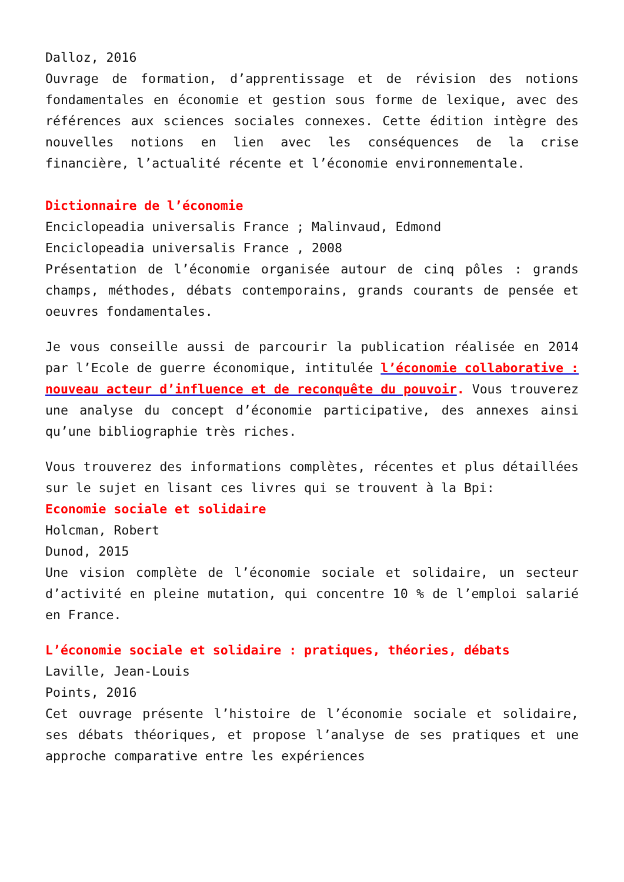Dalloz, 2016
Ouvrage de formation, d’apprentissage et de révision des notions fondamentales en économie et gestion sous forme de lexique, avec des références aux sciences sociales connexes. Cette édition intègre des nouvelles notions en lien avec les conséquences de la crise financière, l’actualité récente et l’économie environnementale.
Dictionnaire de l’économie
Enciclopeadia universalis France ; Malinvaud, Edmond
Enciclopeadia universalis France , 2008
Présentation de l’économie organisée autour de cinq pôles : grands champs, méthodes, débats contemporains, grands courants de pensée et oeuvres fondamentales.
Je vous conseille aussi de parcourir la publication réalisée en 2014 par l’Ecole de guerre économique, intitulée l’économie collaborative : nouveau acteur d’influence et de reconquête du pouvoir. Vous trouverez une analyse du concept d’économie participative, des annexes ainsi qu’une bibliographie très riches.
Vous trouverez des informations complètes, récentes et plus détaillées sur le sujet en lisant ces livres qui se trouvent à la Bpi:
Economie sociale et solidaire
Holcman, Robert
Dunod, 2015
Une vision complète de l’économie sociale et solidaire, un secteur d’activité en pleine mutation, qui concentre 10 % de l’emploi salarié en France.
L’économie sociale et solidaire : pratiques, théories, débats
Laville, Jean-Louis
Points, 2016
Cet ouvrage présente l’histoire de l’économie sociale et solidaire, ses débats théoriques, et propose l’analyse de ses pratiques et une approche comparative entre les expériences